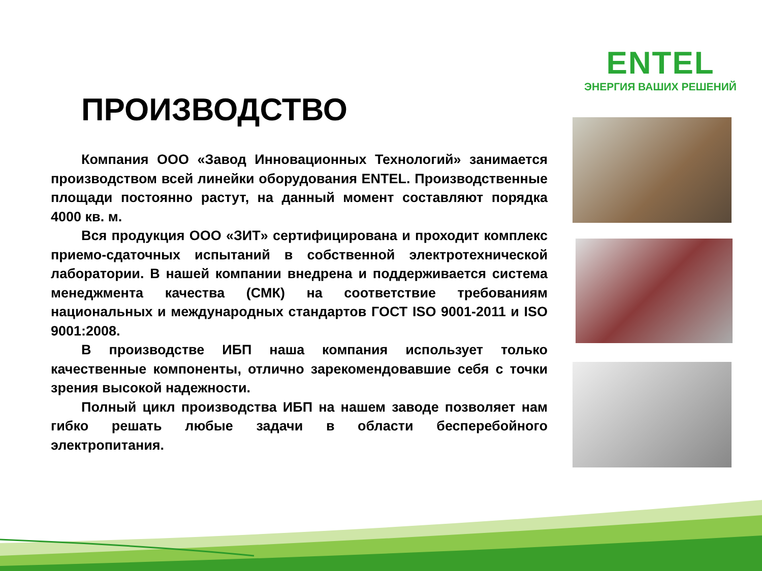ENTEL
ЭНЕРГИЯ ВАШИХ РЕШЕНИЙ
ПРОИЗВОДСТВО
Компания ООО «Завод Инновационных Технологий» занимается производством всей линейки оборудования ENTEL. Производственные площади постоянно растут, на данный момент составляют порядка 4000 кв. м.
Вся продукция ООО «ЗИТ» сертифицирована и проходит комплекс приемо-сдаточных испытаний в собственной электротехнической лаборатории. В нашей компании внедрена и поддерживается система менеджмента качества (СМК) на соответствие требованиям национальных и международных стандартов ГОСТ ISO 9001-2011 и ISO 9001:2008.
В производстве ИБП наша компания использует только качественные компоненты, отлично зарекомендовавшие себя с точки зрения высокой надежности.
Полный цикл производства ИБП на нашем заводе позволяет нам гибко решать любые задачи в области бесперебойного электропитания.